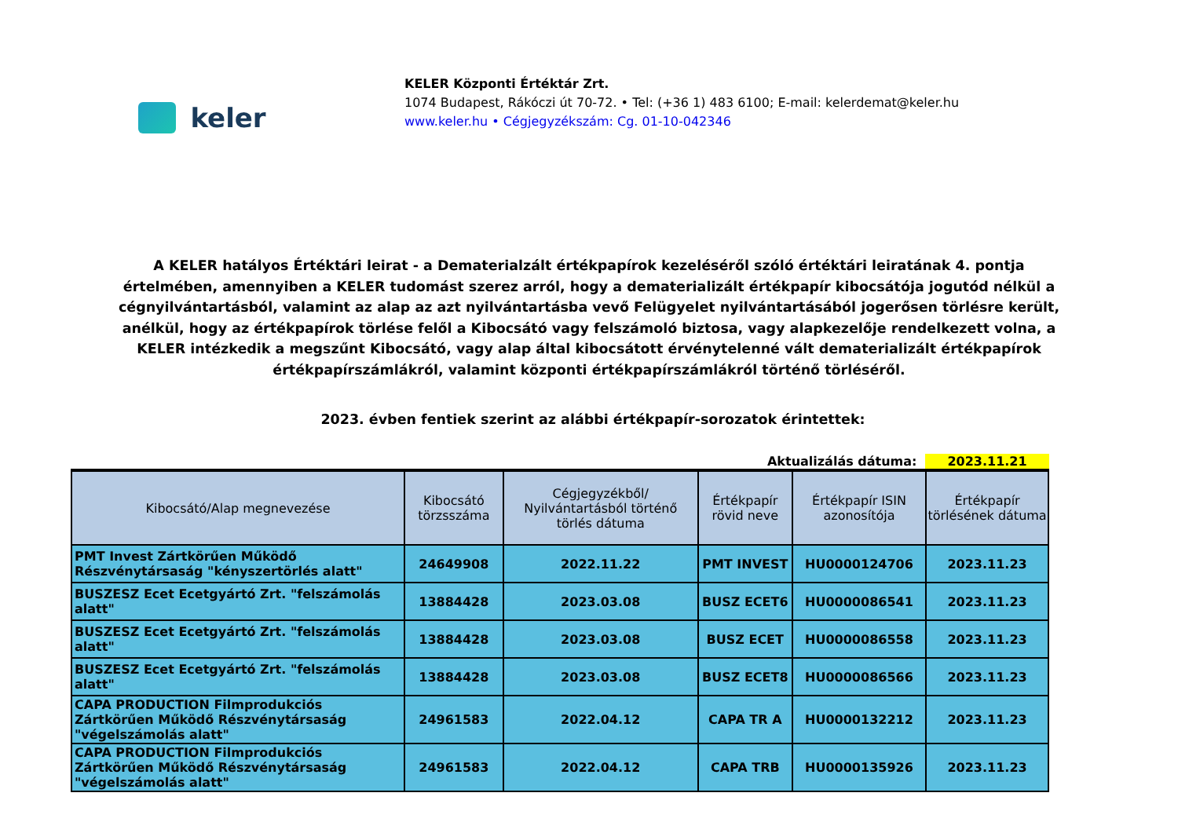keler
KELER Központi Értéktár Zrt.
1074 Budapest, Rákóczi út 70-72. • Tel: (+36 1) 483 6100; E-mail: kelerdemat@keler.hu
www.keler.hu • Cégjegyzékszám: Cg. 01-10-042346
A KELER hatályos Értéktári leirat - a Dematerialzált értékpapírok kezeléséről szóló értéktári leiratának 4. pontja értelmében, amennyiben a KELER tudomást szerez arról, hogy a dematerializált értékpapír kibocsátója jogutód nélkül a cégnyilvántartásból, valamint az alap az azt nyilvántartásba vevő Felügyelet nyilvántartásából jogerősen törlésre került, anélkül, hogy az értékpapírok törlése felől a Kibocsátó vagy felszámoló biztosa, vagy alapkezelője rendelkezett volna, a KELER intézkedik a megszűnt Kibocsátó, vagy alap által kibocsátott érvénytelenné vált dematerializált értékpapírok értékpapírszámlákról, valamint központi értékpapírszámlákról történő törléséről.
2023. évben fentiek szerint az alábbi értékpapír-sorozatok érintettek:
Aktualizálás dátuma: 2023.11.21
| Kibocsátó/Alap megnevezése | Kibocsátó törzsszáma | Cégjegyzékből/ Nyilvántartásból történő törlés dátuma | Értékpapír rövid neve | Értékpapír ISIN azonosítója | Értékpapír törlésének dátuma |
| --- | --- | --- | --- | --- | --- |
| PMT Invest Zártkörűen Működő Részvénytársaság "kényszertörlés alatt" | 24649908 | 2022.11.22 | PMT INVEST | HU0000124706 | 2023.11.23 |
| BUSZESZ Ecet Ecetgyártó Zrt. "felszámolás alatt" | 13884428 | 2023.03.08 | BUSZ ECET6 | HU0000086541 | 2023.11.23 |
| BUSZESZ Ecet Ecetgyártó Zrt. "felszámolás alatt" | 13884428 | 2023.03.08 | BUSZ ECET | HU0000086558 | 2023.11.23 |
| BUSZESZ Ecet Ecetgyártó Zrt. "felszámolás alatt" | 13884428 | 2023.03.08 | BUSZ ECET8 | HU0000086566 | 2023.11.23 |
| CAPA PRODUCTION Filmprodukciós Zártkörűen Működő Részvénytársaság "végelszámolás alatt" | 24961583 | 2022.04.12 | CAPA TR A | HU0000132212 | 2023.11.23 |
| CAPA PRODUCTION Filmprodukciós Zártkörűen Működő Részvénytársaság "végelszámolás alatt" | 24961583 | 2022.04.12 | CAPA TRB | HU0000135926 | 2023.11.23 |